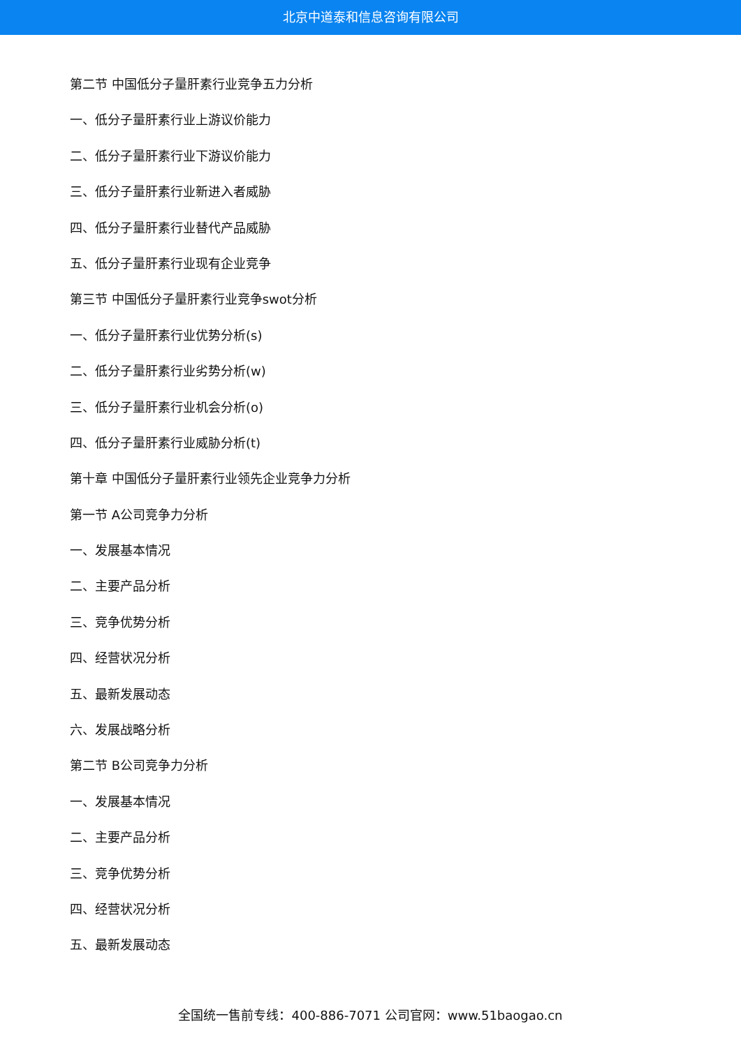北京中道泰和信息咨询有限公司
第二节 中国低分子量肝素行业竞争五力分析
一、低分子量肝素行业上游议价能力
二、低分子量肝素行业下游议价能力
三、低分子量肝素行业新进入者威胁
四、低分子量肝素行业替代产品威胁
五、低分子量肝素行业现有企业竞争
第三节 中国低分子量肝素行业竞争swot分析
一、低分子量肝素行业优势分析(s)
二、低分子量肝素行业劣势分析(w)
三、低分子量肝素行业机会分析(o)
四、低分子量肝素行业威胁分析(t)
第十章 中国低分子量肝素行业领先企业竞争力分析
第一节 A公司竞争力分析
一、发展基本情况
二、主要产品分析
三、竞争优势分析
四、经营状况分析
五、最新发展动态
六、发展战略分析
第二节 B公司竞争力分析
一、发展基本情况
二、主要产品分析
三、竞争优势分析
四、经营状况分析
五、最新发展动态
全国统一售前专线：400-886-7071 公司官网：www.51baogao.cn